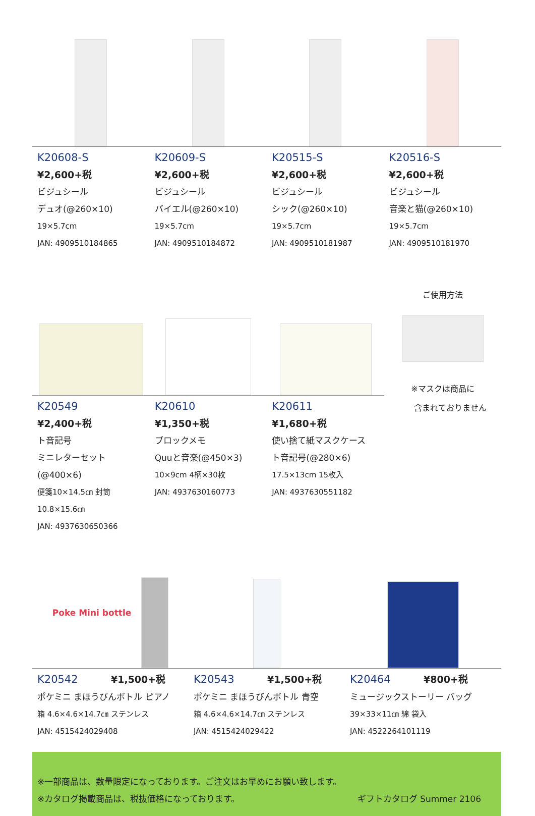K20608-S
¥2,600+税
ビジュシール
デュオ(@260×10)
19×5.7cm
JAN: 4909510184865
K20609-S
¥2,600+税
ビジュシール
バイエル(@260×10)
19×5.7cm
JAN: 4909510184872
K20515-S
¥2,600+税
ビジュシール
シック(@260×10)
19×5.7cm
JAN: 4909510181987
K20516-S
¥2,600+税
ビジュシール
音楽と猫(@260×10)
19×5.7cm
JAN: 4909510181970
K20549
¥2,400+税
ト音記号
ミニレターセット(@400×6)
便箋10×14.5㎝ 封筒10.8×15.6㎝
JAN: 4937630650366
K20610
¥1,350+税
ブロックメモ
Quuと音楽(@450×3)
10×9cm 4柄×30枚
JAN: 4937630160773
K20611
¥1,680+税
使い捨て紙マスクケース
ト音記号(@280×6)
17.5×13cm 15枚入
JAN: 4937630551182
ご使用方法
※マスクは商品に
含まれておりません
Poke Mini bottle
K20542 ¥1,500+税
ポケミニ まほうびんボトル ピアノ
箱 4.6×4.6×14.7㎝ ステンレス
JAN: 4515424029408
K20543 ¥1,500+税
ポケミニ まほうびんボトル 青空
箱 4.6×4.6×14.7㎝ ステンレス
JAN: 4515424029422
K20464 ¥800+税
ミュージックストーリー バッグ
39×33×11㎝ 綿 袋入
JAN: 4522264101119
※一部商品は、数量限定になっております。ご注文はお早めにお願い致します。
※カタログ掲載商品は、税抜価格になっております。 ギフトカタログ Summer 2106